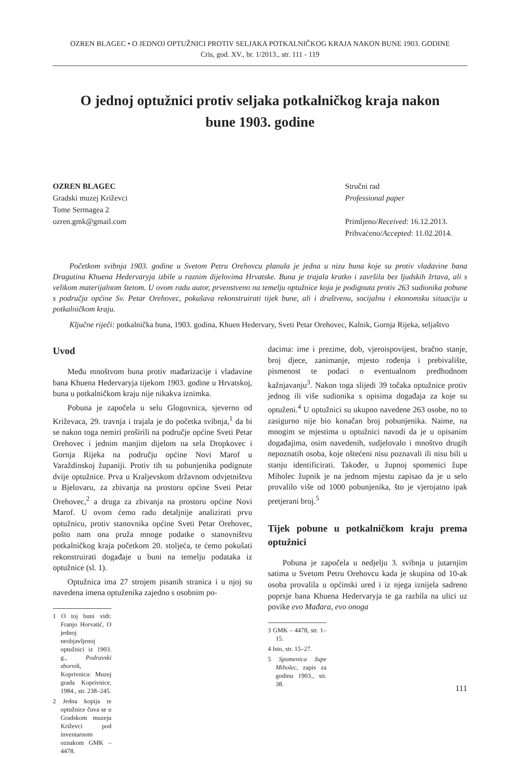OZREN BLAGEC • O JEDNOJ OPTUŽNICI PROTIV SELJAKA POTKALNIČKOG KRAJA NAKON BUNE 1903. GODINE
Cris, god. XV., br. 1/2013., str. 111 - 119
O jednoj optužnici protiv seljaka potkalničkog kraja nakon bune 1903. godine
OZREN BLAGEC
Gradski muzej Križevci
Tome Sermagea 2
ozren.gmk@gmail.com
Stručni rad
Professional paper
Primljeno/Received: 16.12.2013.
Prihvaćeno/Accepted: 11.02.2014.
Početkom svibnja 1903. godine u Svetom Petru Orehovcu planula je jedna u nizu buna koje su protiv vladavine bana Dragutina Khuena Hedervaryja izbile u raznim dijelovima Hrvatske. Buna je trajala kratko i završila bez ljudskih žrtava, ali s velikom materijalnom štetom. U ovom radu autor, prvenstveno na temelju optužnice koja je podignuta protiv 263 sudionika pobune s područja općine Sv. Petar Orehovec, pokušava rekonstruirati tijek bune, ali i društvenu, socijalnu i ekonomsku situaciju u potkalničkom kraju.
Ključne riječi: potkalnička buna, 1903. godina, Khuen Hedervary, Sveti Petar Orehovec, Kalnik, Gornja Rijeka, seljaštvo
Uvod
Među mnoštvom buna protiv mađarizacije i vladavine bana Khuena Hedervaryja tijekom 1903. godine u Hrvatskoj, buna u potkalničkom kraju nije nikakva iznimka.
Pobuna je započela u selu Glogovnica, sjeverno od Križevaca, 29. travnja i trajala je do početka svibnja,<sup>1</sup> da bi se nakon toga nemiri proširili na područje općine Sveti Petar Orehovec i jednim manjim dijelom na sela Dropkovec i Gornja Rijeka na području općine Novi Marof u Varaždinskoj županiji. Protiv tih su pobunjenika podignute dvije optužnice. Prva u Kraljevskom državnom odvjetništvu u Bjelovaru, za zbivanja na prostoru općine Sveti Petar Orehovec,<sup>2</sup> a druga za zbivanja na prostoru općine Novi Marof. U ovom ćemo radu detaljnije analizirati prvu optužnicu, protiv stanovnika općine Sveti Petar Orehovec, pošto nam ona pruža mnoge podatke o stanovništvu potkalničkog kraja početkom 20. stoljeća, te ćemo pokušati rekonstruirati događaje u buni na temelju podataka iz optužnice (sl. 1).
Optužnica ima 27 strojem pisanih stranica i u njoj su navedena imena optuženika zajedno s osobnim po-
1 O toj buni vidi: Franjo Horvatić, O jednoj neobjavljenoj optužnici iz 1903. g., Podravski zbornik, Koprivnica: Muzej grada Koprivnice, 1984., str. 238–245.
2 Jedna kopija te optužnice čuva se u Gradskom muzeju Križevci pod inventarnom oznakom GMK – 4478.
dacima: ime i prezime, dob, vjeroispovijest, bračno stanje, broj djece, zanimanje, mjesto rođenja i prebivalište, pismenost te podaci o eventualnom predhodnom kažnjavanju<sup>3</sup>. Nakon toga slijedi 39 točaka optužnice protiv jednog ili više sudionika s opisima događaja za koje su optuženi.<sup>4</sup> U optužnici su ukupno navedene 263 osobe, no to zasigurno nije bio konačan broj pobunjenika. Naime, na mnogim se mjestima u optužnici navodi da je u opisanim događajima, osim navedenih, sudjelovalo i mnoštvo drugih nepoznatih osoba, koje oštećeni nisu poznavali ili nisu bili u stanju identificirati. Također, u župnoj spomenici župe Miholec župnik je na jednom mjestu zapisao da je u selo provalilo više od 1000 pobunjenika, što je vjerojatno ipak pretjerani broj.<sup>5</sup>
Tijek pobune u potkalničkom kraju prema optužnici
Pobuna je započela u nedjelju 3. svibnja u jutarnjim satima u Svetom Petru Orehovcu kada je skupina od 10-ak osoba provalila u općinski ured i iz njega iznijela sadreno poprsje bana Khuena Hedervaryja te ga razbila na ulici uz povike evo Mađara, evo onoga
3 GMK – 4478, str. 1–15.
4 Isto, str. 15–27.
5 Spomenica župe Miholec, zapis za godinu 1903., str. 38.
111